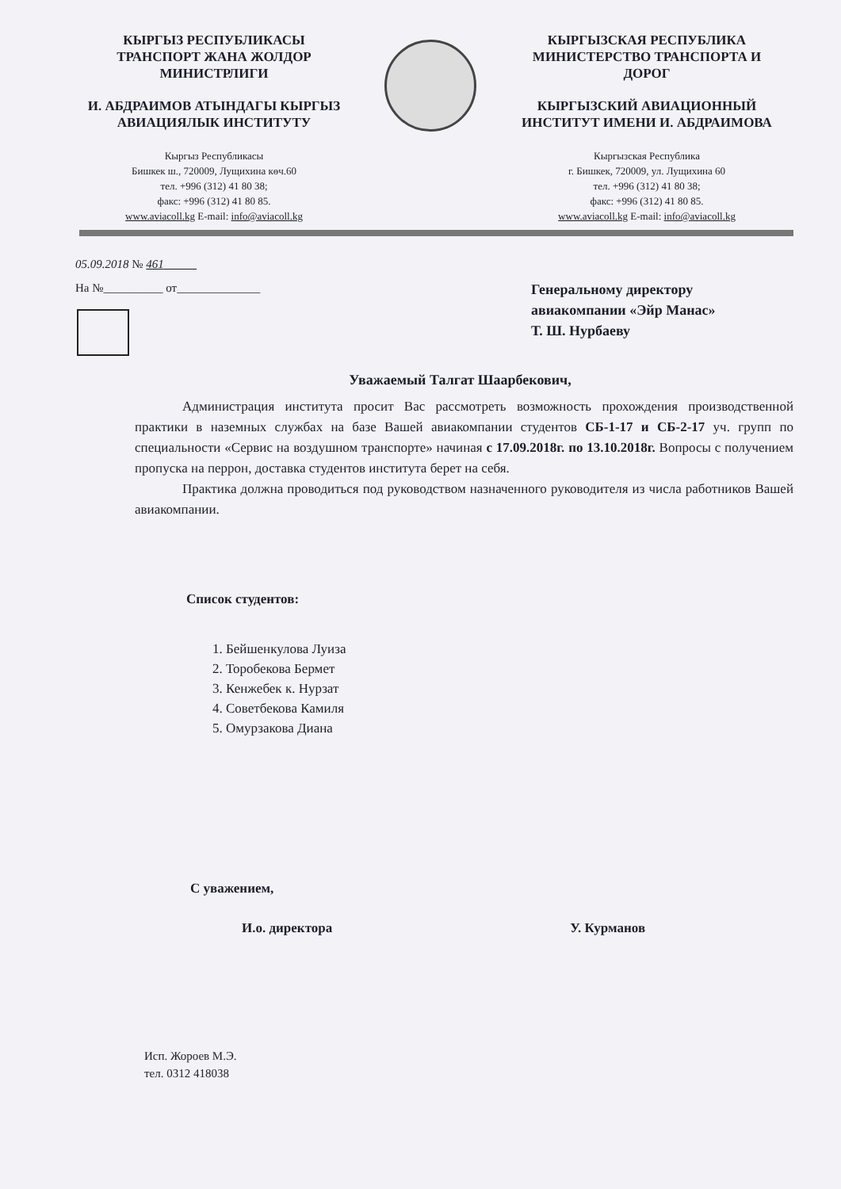КЫРГЫЗ РЕСПУБЛИКАСЫ
ТРАНСПОРТ ЖАНА ЖОЛДОР
МИНИСТРЛИГИ
И. АБДРАИМОВ АТЫНДАГЫ КЫРГЫЗ
АВИАЦИЯЛЫК ИНСТИТУТУ
Кыргыз Республикасы
Бишкек ш., 720009, Лущихина көч.60
тел. +996 (312) 41 80 38;
факс: +996 (312) 41 80 85.
www.aviacoll.kg E-mail: info@aviacoll.kg
КЫРГЫЗСКАЯ РЕСПУБЛИКА
МИНИСТЕРСТВО ТРАНСПОРТА И
ДОРОГ
КЫРГЫЗСКИЙ АВИАЦИОННЫЙ
ИНСТИТУТ ИМЕНИ И. АБДРАИМОВА
Кыргызская Республика
г. Бишкек, 720009, ул. Лущихина 60
тел. +996 (312) 41 80 38;
факс: +996 (312) 41 80 85.
www.aviacoll.kg E-mail: info@aviacoll.kg
05.09.2018 № 461
На №__________ от______________
Генеральному директору
авиакомпании «Эйр Манас»
Т. Ш. Нурбаеву
Уважаемый Талгат Шаарбекович,
Администрация института просит Вас рассмотреть возможность прохождения производственной практики в наземных службах на базе Вашей авиакомпании студентов СБ-1-17 и СБ-2-17 уч. групп по специальности «Сервис на воздушном транспорте» начиная с 17.09.2018г. по 13.10.2018г. Вопросы с получением пропуска на перрон, доставка студентов института берет на себя.
Практика должна проводиться под руководством назначенного руководителя из числа работников Вашей авиакомпании.
Список студентов:
1. Бейшенкулова Луиза
2. Торобекова Бермет
3. Кенжебек к. Нурзат
4. Советбекова Камиля
5. Омурзакова Диана
С уважением,
И.о. директора У. Курманов
Исп. Жороев М.Э.
тел. 0312 418038